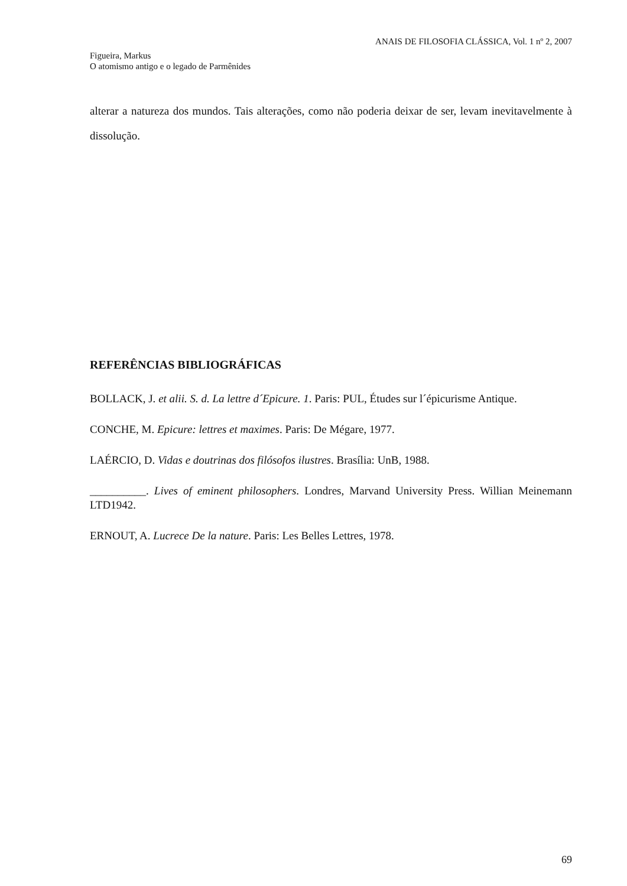ANAIS DE FILOSOFIA CLÁSSICA, Vol. 1 nº 2, 2007
Figueira, Markus
O atomismo antigo e o legado de Parmênides
alterar a natureza dos mundos. Tais alterações, como não poderia deixar de ser, levam inevitavelmente à dissolução.
REFERÊNCIAS BIBLIOGRÁFICAS
BOLLACK, J. et alii. S. d. La lettre d´Epicure. 1. Paris: PUL, Études sur l´épicurisme Antique.
CONCHE, M. Epicure: lettres et maximes. Paris: De Mégare, 1977.
LAÉRCIO, D. Vidas e doutrinas dos filósofos ilustres. Brasília: UnB, 1988.
__________. Lives of eminent philosophers. Londres, Marvand University Press. Willian Meinemann LTD1942.
ERNOUT, A. Lucrece De la nature. Paris: Les Belles Lettres, 1978.
69